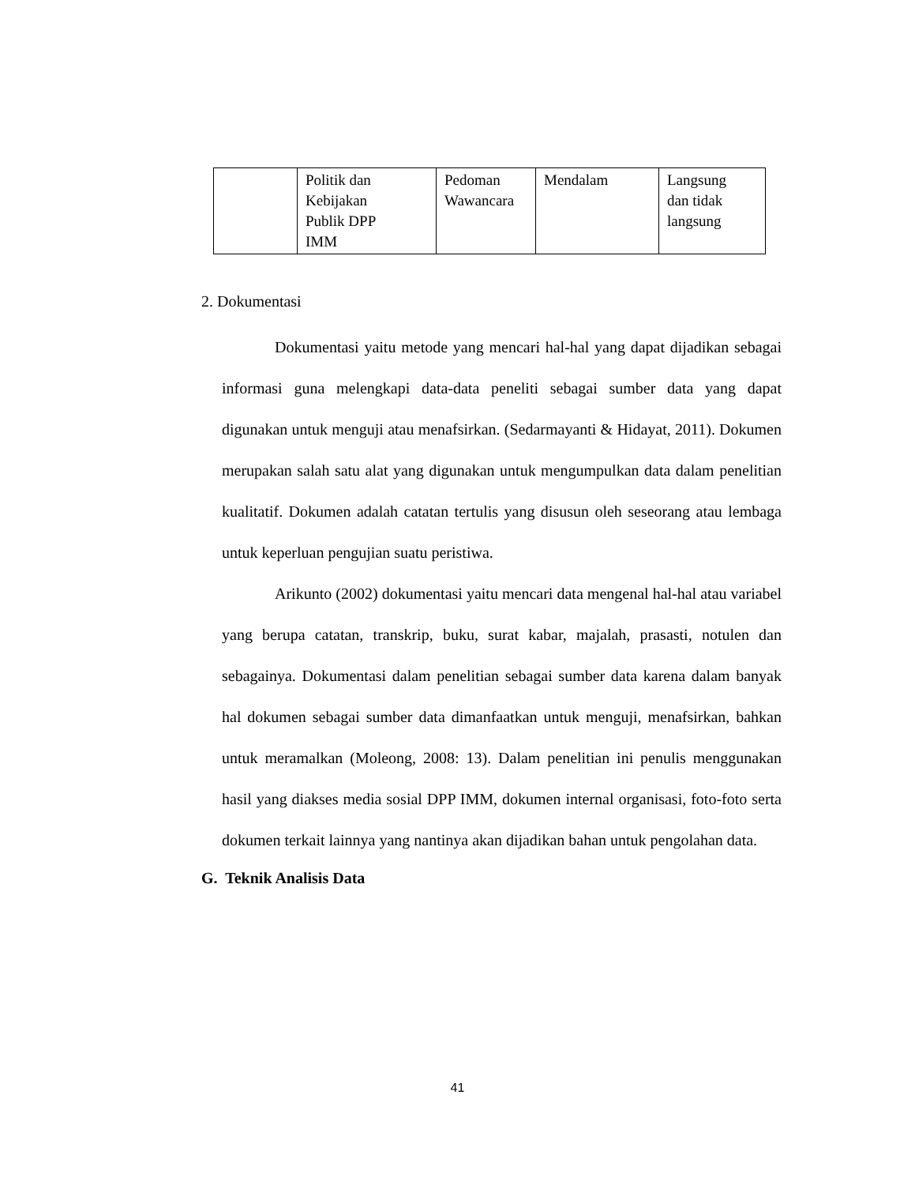| | Politik dan Kebijakan Publik DPP IMM | Pedoman Wawancara | Mendalam | Langsung dan tidak langsung |
2. Dokumentasi
Dokumentasi yaitu metode yang mencari hal-hal yang dapat dijadikan sebagai informasi guna melengkapi data-data peneliti sebagai sumber data yang dapat digunakan untuk menguji atau menafsirkan. (Sedarmayanti & Hidayat, 2011). Dokumen merupakan salah satu alat yang digunakan untuk mengumpulkan data dalam penelitian kualitatif. Dokumen adalah catatan tertulis yang disusun oleh seseorang atau lembaga untuk keperluan pengujian suatu peristiwa.
Arikunto (2002) dokumentasi yaitu mencari data mengenal hal-hal atau variabel yang berupa catatan, transkrip, buku, surat kabar, majalah, prasasti, notulen dan sebagainya. Dokumentasi dalam penelitian sebagai sumber data karena dalam banyak hal dokumen sebagai sumber data dimanfaatkan untuk menguji, menafsirkan, bahkan untuk meramalkan (Moleong, 2008: 13). Dalam penelitian ini penulis menggunakan hasil yang diakses media sosial DPP IMM, dokumen internal organisasi, foto-foto serta dokumen terkait lainnya yang nantinya akan dijadikan bahan untuk pengolahan data.
G. Teknik Analisis Data
41